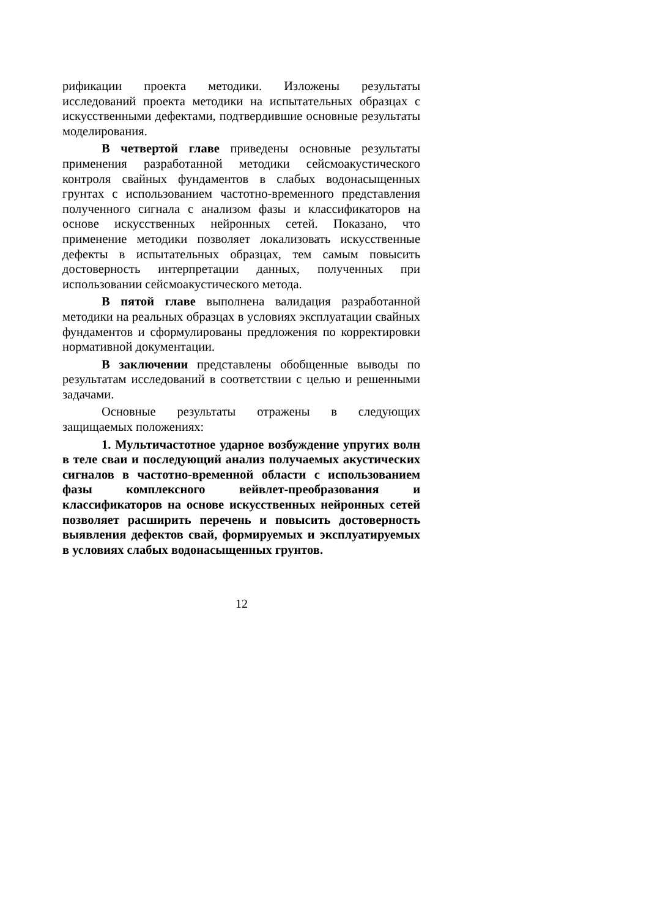рификации проекта методики. Изложены результаты исследований проекта методики на испытательных образцах с искусственными дефектами, подтвердившие основные результаты моделирования.
В четвертой главе приведены основные результаты применения разработанной методики сейсмоакустического контроля свайных фундаментов в слабых водонасыщенных грунтах с использованием частотно-временного представления полученного сигнала с анализом фазы и классификаторов на основе искусственных нейронных сетей. Показано, что применение методики позволяет локализовать искусственные дефекты в испытательных образцах, тем самым повысить достоверность интерпретации данных, полученных при использовании сейсмоакустического метода.
В пятой главе выполнена валидация разработанной методики на реальных образцах в условиях эксплуатации свайных фундаментов и сформулированы предложения по корректировки нормативной документации.
В заключении представлены обобщенные выводы по результатам исследований в соответствии с целью и решенными задачами.
Основные результаты отражены в следующих защищаемых положениях:
1. Мультичастотное ударное возбуждение упругих волн в теле сваи и последующий анализ получаемых акустических сигналов в частотно-временной области с использованием фазы комплексного вейвлет-преобразования и классификаторов на основе искусственных нейронных сетей позволяет расширить перечень и повысить достоверность выявления дефектов свай, формируемых и эксплуатируемых в условиях слабых водонасыщенных грунтов.
12